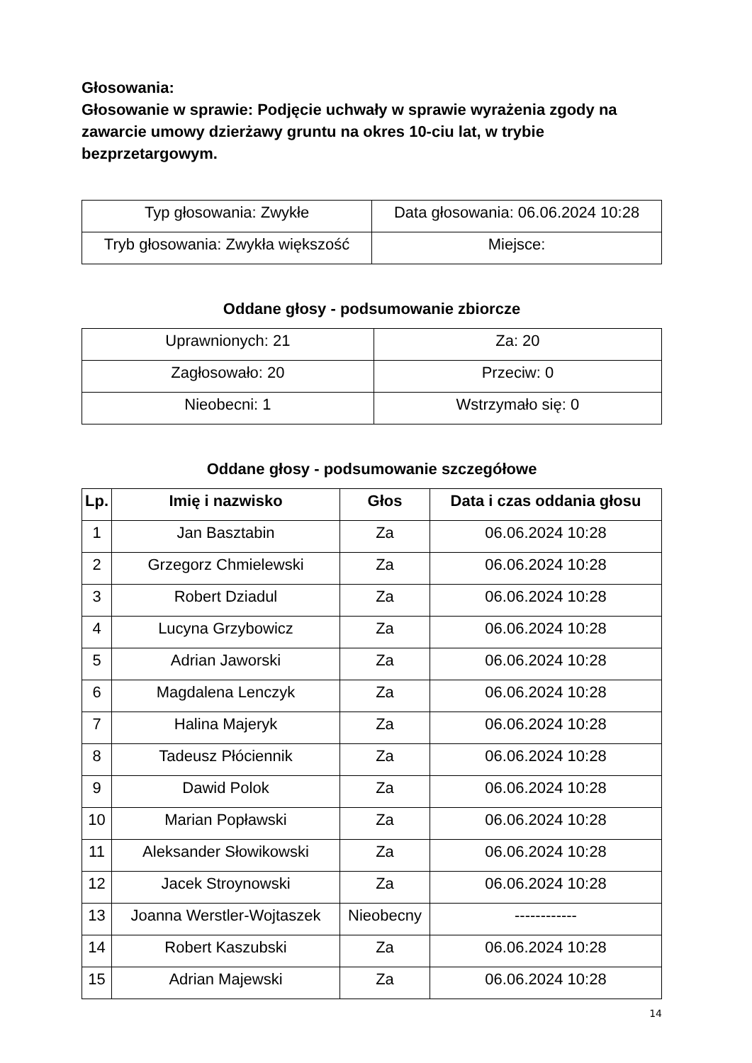Głosowania:
Głosowanie w sprawie: Podjęcie uchwały w sprawie wyrażenia zgody na zawarcie umowy dzierżawy gruntu na okres 10-ciu lat, w trybie bezprzetargowym.
| Typ głosowania: Zwykłe | Data głosowania: 06.06.2024 10:28 |
| Tryb głosowania: Zwykła większość | Miejsce: |
Oddane głosy - podsumowanie zbiorcze
| Uprawnionych: 21 | Za: 20 |
| Zagłosowało: 20 | Przeciw: 0 |
| Nieobecni: 1 | Wstrzymało się: 0 |
Oddane głosy - podsumowanie szczegółowe
| Lp. | Imię i nazwisko | Głos | Data i czas oddania głosu |
| --- | --- | --- | --- |
| 1 | Jan Basztabin | Za | 06.06.2024 10:28 |
| 2 | Grzegorz Chmielewski | Za | 06.06.2024 10:28 |
| 3 | Robert Dziadul | Za | 06.06.2024 10:28 |
| 4 | Lucyna Grzybowicz | Za | 06.06.2024 10:28 |
| 5 | Adrian Jaworski | Za | 06.06.2024 10:28 |
| 6 | Magdalena Lenczyk | Za | 06.06.2024 10:28 |
| 7 | Halina Majeryk | Za | 06.06.2024 10:28 |
| 8 | Tadeusz Płóciennik | Za | 06.06.2024 10:28 |
| 9 | Dawid Polok | Za | 06.06.2024 10:28 |
| 10 | Marian Popławski | Za | 06.06.2024 10:28 |
| 11 | Aleksander Słowikowski | Za | 06.06.2024 10:28 |
| 12 | Jacek Stroynowski | Za | 06.06.2024 10:28 |
| 13 | Joanna Werstler-Wojtaszek | Nieobecny | ------------ |
| 14 | Robert Kaszubski | Za | 06.06.2024 10:28 |
| 15 | Adrian Majewski | Za | 06.06.2024 10:28 |
14